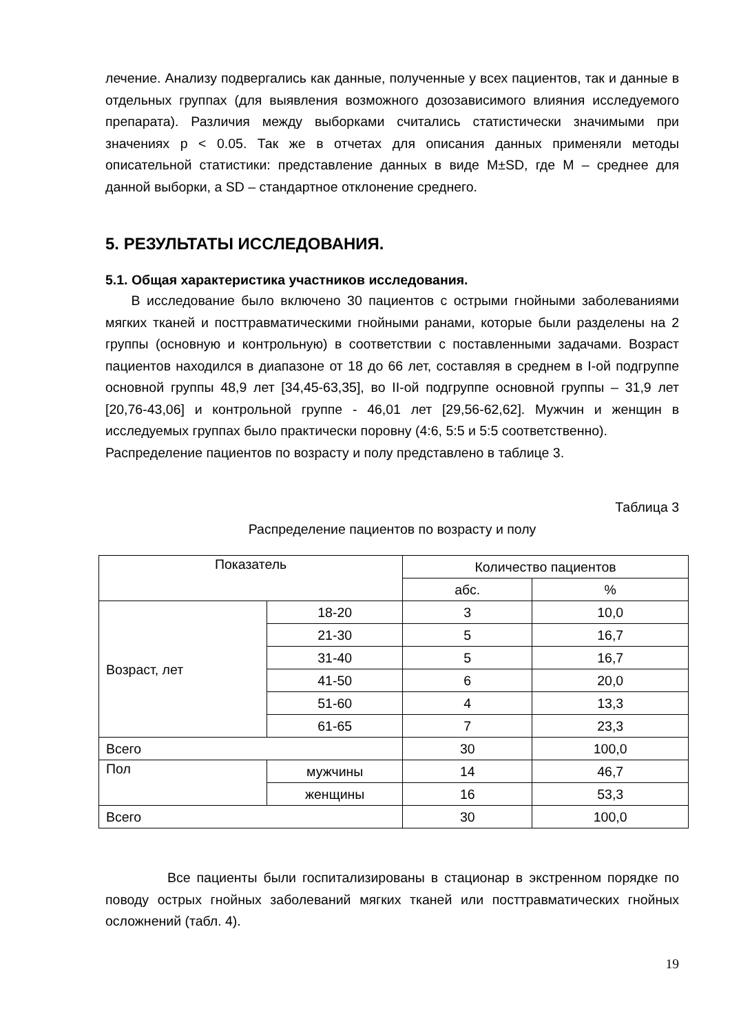лечение. Анализу подвергались как данные, полученные у всех пациентов, так и данные в отдельных группах (для выявления возможного дозозависимого влияния исследуемого препарата). Различия между выборками считались статистически значимыми при значениях p < 0.05. Так же в отчетах для описания данных применяли методы описательной статистики: представление данных в виде M±SD, где M – среднее для данной выборки, а SD – стандартное отклонение среднего.
5. РЕЗУЛЬТАТЫ ИССЛЕДОВАНИЯ.
5.1. Общая характеристика участников исследования.
В исследование было включено 30 пациентов с острыми гнойными заболеваниями мягких тканей и посттравматическими гнойными ранами, которые были разделены на 2 группы (основную и контрольную) в соответствии с поставленными задачами. Возраст пациентов находился в диапазоне от 18 до 66 лет, составляя в среднем в I-ой подгруппе основной группы 48,9 лет [34,45-63,35], во II-ой подгруппе основной группы – 31,9 лет [20,76-43,06] и контрольной группе - 46,01 лет [29,56-62,62]. Мужчин и женщин в исследуемых группах было практически поровну (4:6, 5:5 и 5:5 соответственно).
Распределение пациентов по возрасту и полу представлено в таблице 3.
Таблица 3
Распределение пациентов по возрасту и полу
| Показатель | | Количество пациентов | |
| --- | --- | --- | --- |
| | | абс. | % |
| Возраст, лет | 18-20 | 3 | 10,0 |
| | 21-30 | 5 | 16,7 |
| | 31-40 | 5 | 16,7 |
| | 41-50 | 6 | 20,0 |
| | 51-60 | 4 | 13,3 |
| | 61-65 | 7 | 23,3 |
| Всего | | 30 | 100,0 |
| Пол | мужчины | 14 | 46,7 |
| | женщины | 16 | 53,3 |
| Всего | | 30 | 100,0 |
Все пациенты были госпитализированы в стационар в экстренном порядке по поводу острых гнойных заболеваний мягких тканей или посттравматических гнойных осложнений (табл. 4).
19